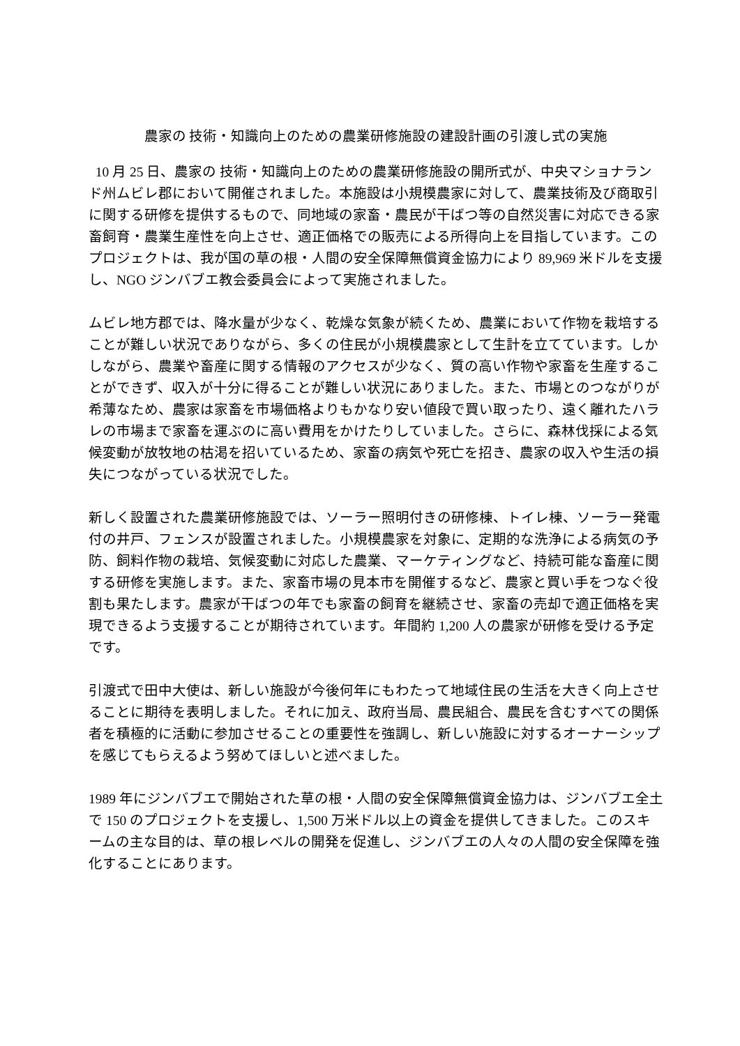農家の 技術・知識向上のための農業研修施設の建設計画の引渡し式の実施
10 月 25 日、農家の 技術・知識向上のための農業研修施設の開所式が、中央マショナランド州ムビレ郡において開催されました。本施設は小規模農家に対して、農業技術及び商取引に関する研修を提供するもので、同地域の家畜・農民が干ばつ等の自然災害に対応できる家畜飼育・農業生産性を向上させ、適正価格での販売による所得向上を目指しています。このプロジェクトは、我が国の草の根・人間の安全保障無償資金協力により 89,969 米ドルを支援し、NGO ジンバブエ教会委員会によって実施されました。
ムビレ地方郡では、降水量が少なく、乾燥な気象が続くため、農業において作物を栽培することが難しい状況でありながら、多くの住民が小規模農家として生計を立てています。しかしながら、農業や畜産に関する情報のアクセスが少なく、質の高い作物や家畜を生産することができず、収入が十分に得ることが難しい状況にありました。また、市場とのつながりが希薄なため、農家は家畜を市場価格よりもかなり安い値段で買い取ったり、遠く離れたハラレの市場まで家畜を運ぶのに高い費用をかけたりしていました。さらに、森林伐採による気候変動が放牧地の枯渇を招いているため、家畜の病気や死亡を招き、農家の収入や生活の損失につながっている状況でした。
新しく設置された農業研修施設では、ソーラー照明付きの研修棟、トイレ棟、ソーラー発電付の井戸、フェンスが設置されました。小規模農家を対象に、定期的な洗浄による病気の予防、飼料作物の栽培、気候変動に対応した農業、マーケティングなど、持続可能な畜産に関する研修を実施します。また、家畜市場の見本市を開催するなど、農家と買い手をつなぐ役割も果たします。農家が干ばつの年でも家畜の飼育を継続させ、家畜の売却で適正価格を実現できるよう支援することが期待されています。年間約 1,200 人の農家が研修を受ける予定です。
引渡式で田中大使は、新しい施設が今後何年にもわたって地域住民の生活を大きく向上させることに期待を表明しました。それに加え、政府当局、農民組合、農民を含むすべての関係者を積極的に活動に参加させることの重要性を強調し、新しい施設に対するオーナーシップを感じてもらえるよう努めてほしいと述べました。
1989 年にジンバブエで開始された草の根・人間の安全保障無償資金協力は、ジンバブエ全土で 150 のプロジェクトを支援し、1,500 万米ドル以上の資金を提供してきました。このスキームの主な目的は、草の根レベルの開発を促進し、ジンバブエの人々の人間の安全保障を強化することにあります。